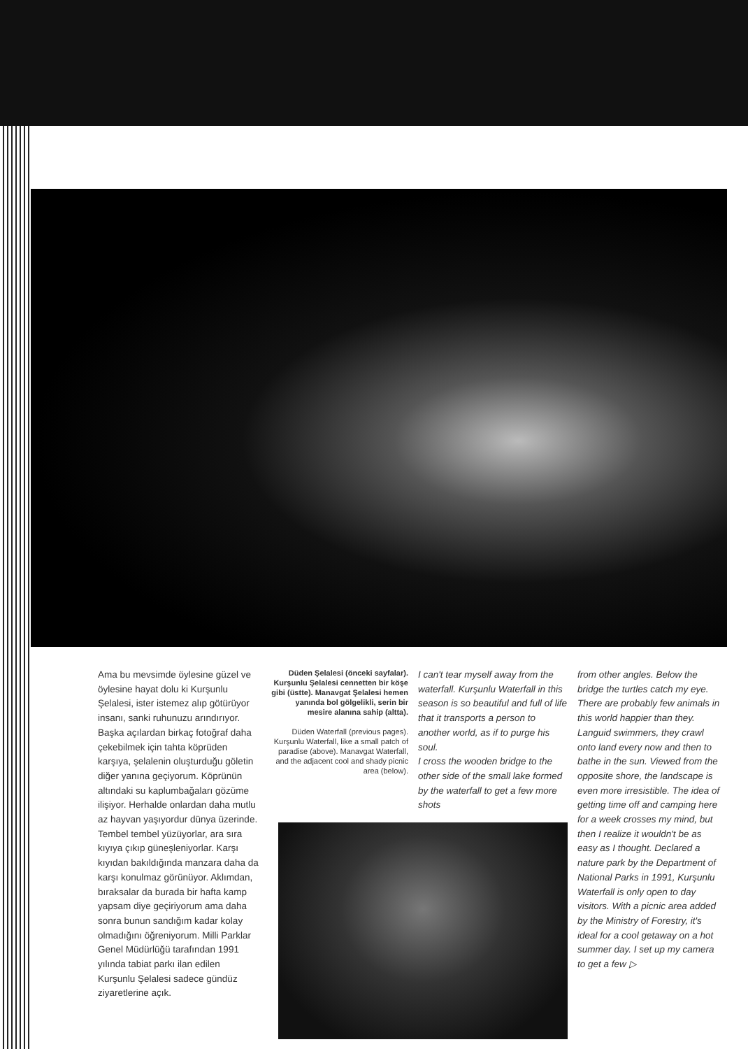Ama bu mevsimde öylesine güzel ve öylesine hayat dolu ki Kurşunlu Şelalesi, ister istemez alıp götürüyor insanı, sanki ruhunuzu arındırıyor.
Başka açılardan birkaç fotoğraf daha çekebilmek için tahta köprüden karşıya, şelalenin oluşturduğu göletin diğer yanına geçiyorum. Köprünün altındaki su kaplumbağaları gözüme ilişiyor. Herhalde onlardan daha mutlu az hayvan yaşıyordur dünya üzerinde. Tembel tembel yüzüyorlar, ara sıra kıyıya çıkıp güneşleniyorlar. Karşı kıyıdan bakıldığında manzara daha da karşı konulmaz görünüyor. Aklımdan, bıraksalar da burada bir hafta kamp yapsam diye geçiriyorum ama daha sonra bunun sandığım kadar kolay olmadığını öğreniyorum. Milli Parklar Genel Müdürlüğü tarafından 1991 yılında tabiat parkı ilan edilen Kurşunlu Şelalesi sadece gündüz ziyaretlerine açık.
Düden Şelalesi (önceki sayfalar). Kurşunlu Şelalesi cennetten bir köşe gibi (üstte). Manavgat Şelalesi hemen yanında bol gölgelikli, serin bir mesire alanına sahip (altta).
Düden Waterfall (previous pages). Kurşunlu Waterfall, like a small patch of paradise (above). Manavgat Waterfall, and the adjacent cool and shady picnic area (below).
I can't tear myself away from the waterfall. Kurşunlu Waterfall in this season is so beautiful and full of life that it transports a person to another world, as if to purge his soul.
I cross the wooden bridge to the other side of the small lake formed by the waterfall to get a few more shots
from other angles. Below the bridge the turtles catch my eye. There are probably few animals in this world happier than they. Languid swimmers, they crawl onto land every now and then to bathe in the sun. Viewed from the opposite shore, the landscape is even more irresistible. The idea of getting time off and camping here for a week crosses my mind, but then I realize it wouldn't be as easy as I thought. Declared a nature park by the Department of National Parks in 1991, Kurşunlu Waterfall is only open to day visitors. With a picnic area added by the Ministry of Forestry, it's ideal for a cool getaway on a hot summer day. I set up my camera to get a few ▷